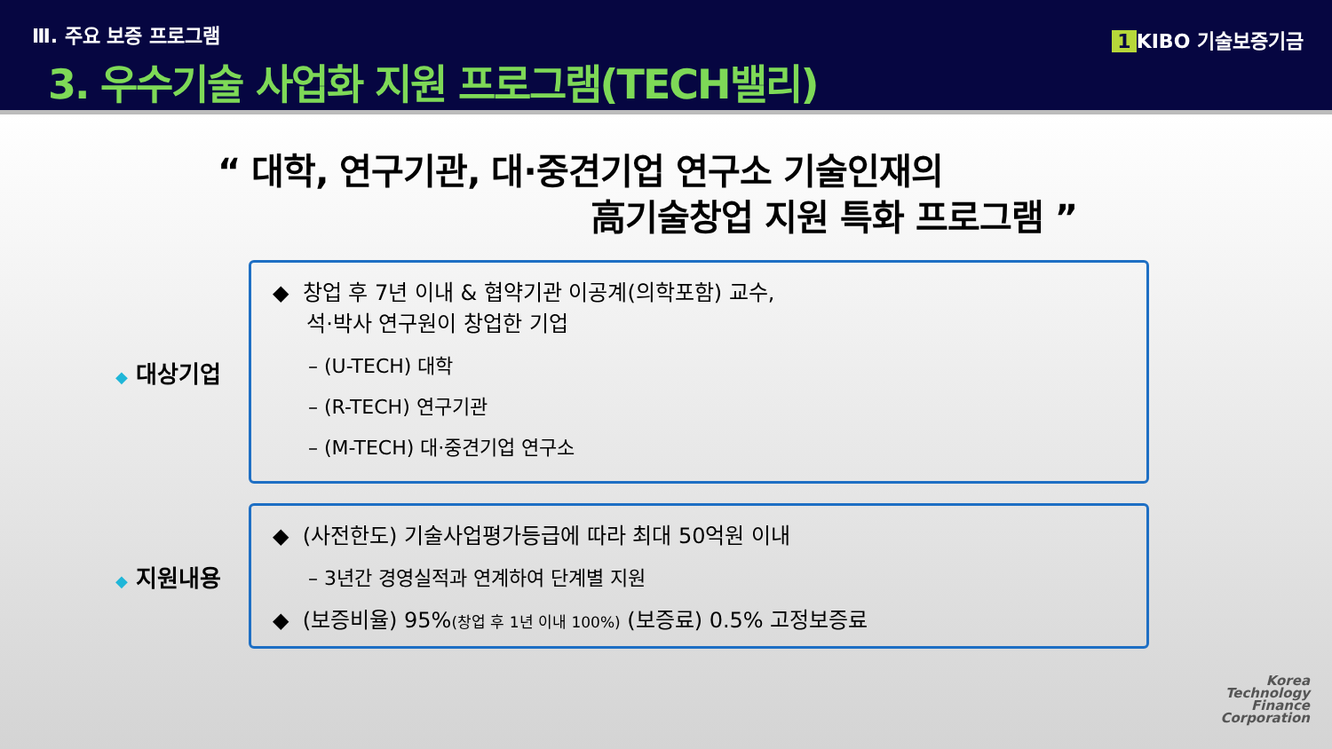Ⅲ. 주요 보증 프로그램
3. 우수기술 사업화 지원 프로그램(TECH밸리)
1 KIBO 기술보증기금
“ 대학, 연구기관, 대·중견기업 연구소 기술인재의
高기술창업 지원 특화 프로그램 ”
◆ 대상기업
◆ 창업 후 7년 이내 & 협약기관 이공계(의학포함) 교수,
석·박사 연구원이 창업한 기업
– (U-TECH) 대학
– (R-TECH) 연구기관
– (M-TECH) 대·중견기업 연구소
◆ 지원내용
◆ (사전한도) 기술사업평가등급에 따라 최대 50억원 이내
– 3년간 경영실적과 연계하여 단계별 지원
◆ (보증비율) 95%(창업 후 1년 이내 100%) (보증료) 0.5% 고정보증료
Korea
Technology
Finance
Corporation